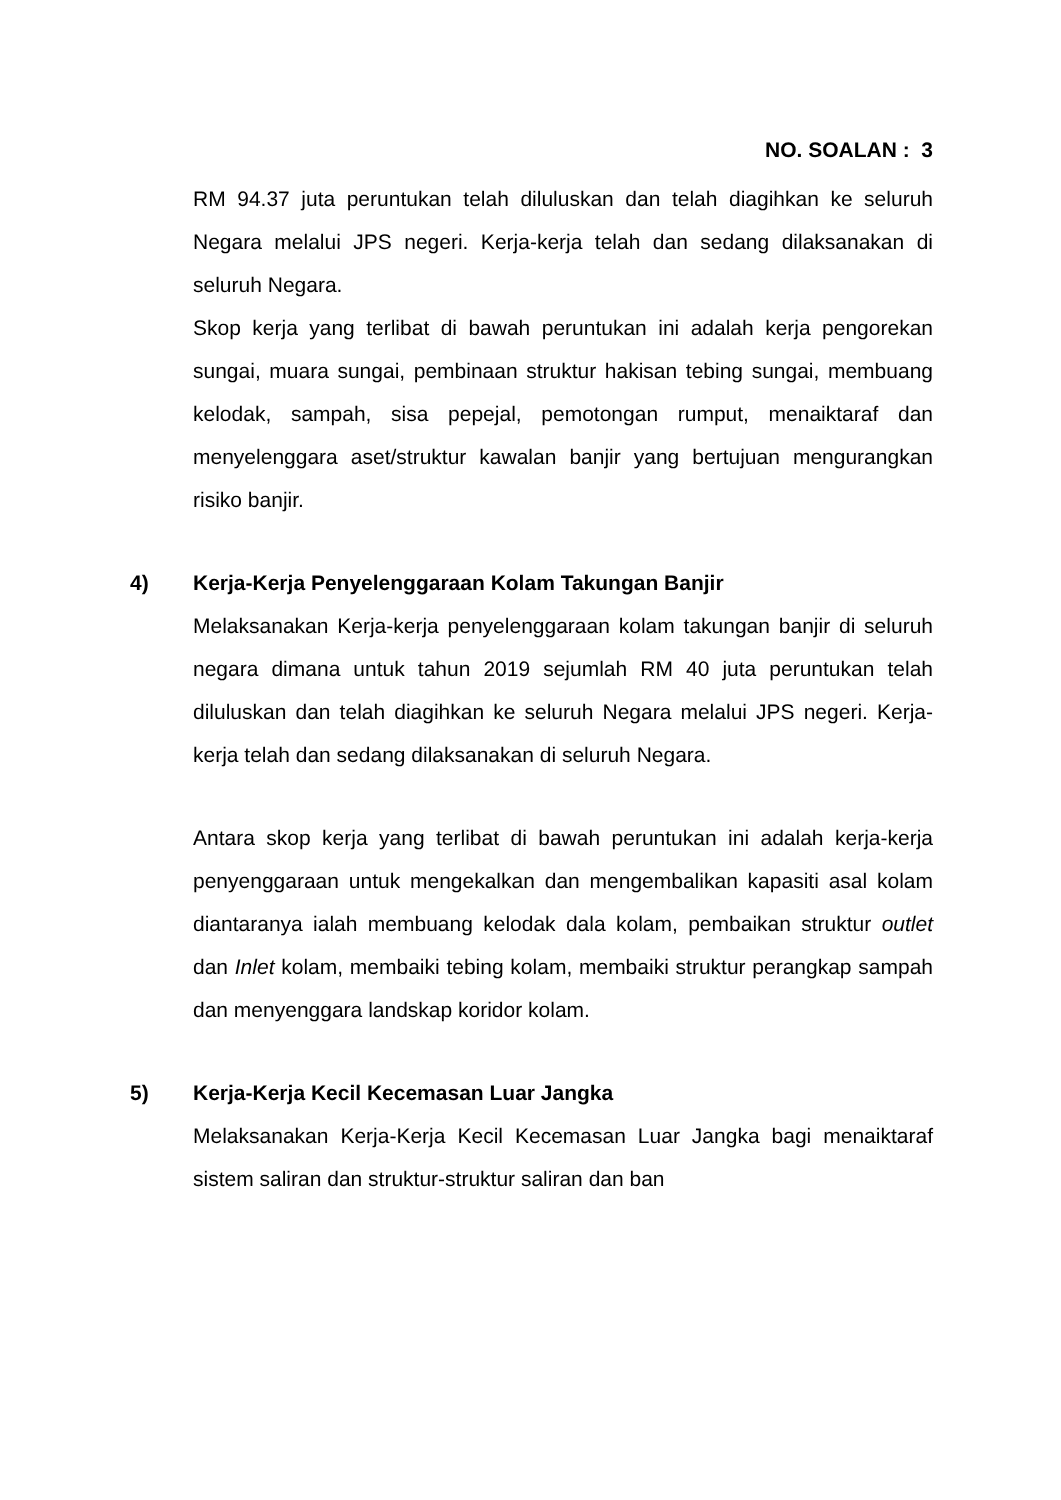NO. SOALAN : 3
RM 94.37 juta peruntukan telah diluluskan dan telah diagihkan ke seluruh Negara melalui JPS negeri. Kerja-kerja telah dan sedang dilaksanakan di seluruh Negara.
Skop kerja yang terlibat di bawah peruntukan ini adalah kerja pengorekan sungai, muara sungai, pembinaan struktur hakisan tebing sungai, membuang kelodak, sampah, sisa pepejal, pemotongan rumput, menaiktaraf dan menyelenggara aset/struktur kawalan banjir yang bertujuan mengurangkan risiko banjir.
4) Kerja-Kerja Penyelenggaraan Kolam Takungan Banjir
Melaksanakan Kerja-kerja penyelenggaraan kolam takungan banjir di seluruh negara dimana untuk tahun 2019 sejumlah RM 40 juta peruntukan telah diluluskan dan telah diagihkan ke seluruh Negara melalui JPS negeri. Kerja-kerja telah dan sedang dilaksanakan di seluruh Negara.
Antara skop kerja yang terlibat di bawah peruntukan ini adalah kerja-kerja penyenggaraan untuk mengekalkan dan mengembalikan kapasiti asal kolam diantaranya ialah membuang kelodak dala kolam, pembaikan struktur outlet dan Inlet kolam, membaiki tebing kolam, membaiki struktur perangkap sampah dan menyenggara landskap koridor kolam.
5) Kerja-Kerja Kecil Kecemasan Luar Jangka
Melaksanakan Kerja-Kerja Kecil Kecemasan Luar Jangka bagi menaiktaraf sistem saliran dan struktur-struktur saliran dan ban